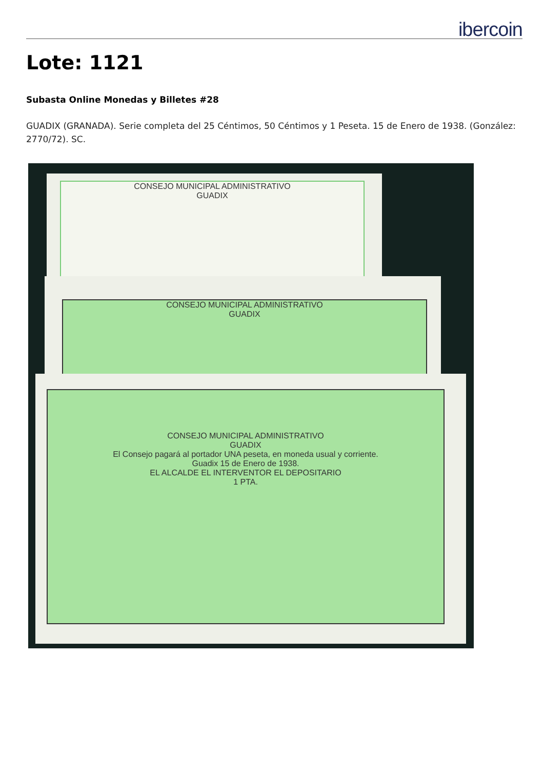ibercoin
Lote: 1121
Subasta Online Monedas y Billetes #28
GUADIX (GRANADA). Serie completa del 25 Céntimos, 50 Céntimos y 1 Peseta. 15 de Enero de 1938. (González: 2770/72). SC.
CONSEJO MUNICIPAL ADMINISTRATIVO
GUADIX
CONSEJO MUNICIPAL ADMINISTRATIVO
GUADIX
CONSEJO MUNICIPAL ADMINISTRATIVO
GUADIX
El Consejo pagará al portador UNA peseta, en moneda usual y corriente.
Guadix 15 de Enero de 1938.
EL ALCALDE EL INTERVENTOR EL DEPOSITARIO
1 PTA.